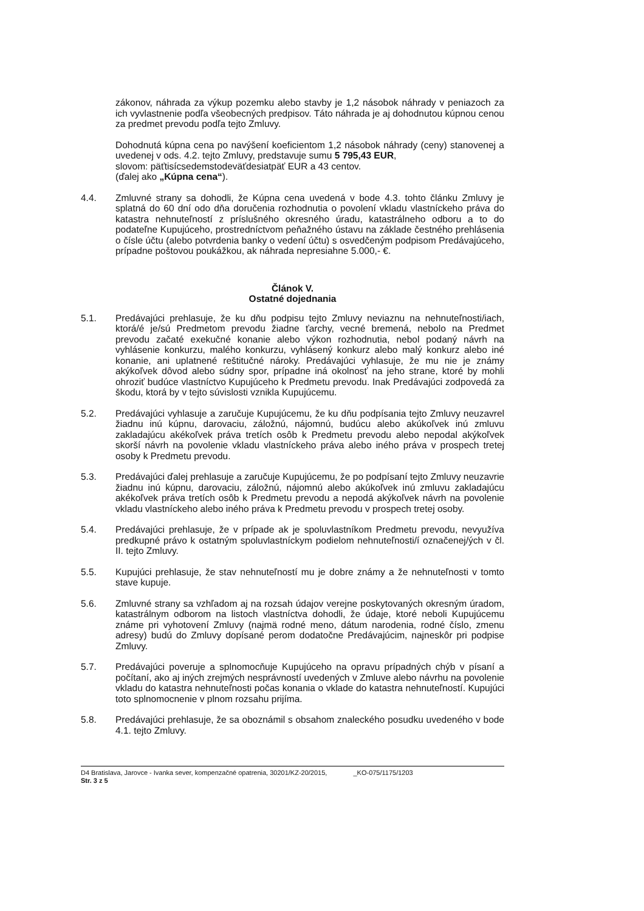zákonov, náhrada za výkup pozemku alebo stavby je 1,2 násobok náhrady v peniazoch za ich vyvlastnenie podľa všeobecných predpisov. Táto náhrada je aj dohodnutou kúpnou cenou za predmet prevodu podľa tejto Zmluvy.
Dohodnutá kúpna cena po navýšení koeficientom 1,2 násobok náhrady (ceny) stanovenej a uvedenej v ods. 4.2. tejto Zmluvy, predstavuje sumu 5 795,43 EUR,
slovom: päťtisícsedemstodeväťdesiatpäť EUR a 43 centov.
(ďalej ako „Kúpna cena“).
4.4. Zmluvné strany sa dohodli, že Kúpna cena uvedená v bode 4.3. tohto článku Zmluvy je splatná do 60 dní odo dňa doručenia rozhodnutia o povolení vkladu vlastníckeho práva do katastra nehnuteľností z príslušného okresného úradu, katastrálneho odboru a to do podateľne Kupujúceho, prostredníctvom peňažného ústavu na základe čestného prehlásenia o čísle účtu (alebo potvrdenia banky o vedení účtu) s osvedčeným podpisom Predávajúceho, prípadne poštovou poukážkou, ak náhrada nepresiahne 5.000,- €.
Článok V.
Ostatné dojednania
5.1. Predávajúci prehlasuje, že ku dňu podpisu tejto Zmluvy neviaznu na nehnuteľnosti/iach, ktorá/é je/sú Predmetom prevodu žiadne ťarchy, vecné bremená, nebolo na Predmet prevodu začaté exekučné konanie alebo výkon rozhodnutia, nebol podaný návrh na vyhlásenie konkurzu, malého konkurzu, vyhlásený konkurz alebo malý konkurz alebo iné konanie, ani uplatnené reštitučné nároky. Predávajúci vyhlasuje, že mu nie je známy akýkoľvek dôvod alebo súdny spor, prípadne iná okolnosť na jeho strane, ktoré by mohli ohroziť budúce vlastníctvo Kupujúceho k Predmetu prevodu. Inak Predávajúci zodpovedá za škodu, ktorá by v tejto súvislosti vznikla Kupujúcemu.
5.2. Predávajúci vyhlasuje a zaručuje Kupujúcemu, že ku dňu podpísania tejto Zmluvy neuzavrel žiadnu inú kúpnu, darovaciu, záložnú, nájomnú, budúcu alebo akúkoľvek inú zmluvu zakladajúcu akékoľvek práva tretích osôb k Predmetu prevodu alebo nepodal akýkoľvek skorší návrh na povolenie vkladu vlastníckeho práva alebo iného práva v prospech tretej osoby k Predmetu prevodu.
5.3. Predávajúci ďalej prehlasuje a zaručuje Kupujúcemu, že po podpísaní tejto Zmluvy neuzavrie žiadnu inú kúpnu, darovaciu, záložnú, nájomnú alebo akúkoľvek inú zmluvu zakladajúcu akékoľvek práva tretích osôb k Predmetu prevodu a nepodá akýkoľvek návrh na povolenie vkladu vlastníckeho alebo iného práva k Predmetu prevodu v prospech tretej osoby.
5.4. Predávajúci prehlasuje, že v prípade ak je spoluvlastníkom Predmetu prevodu, nevyužíva predkupné právo k ostatným spoluvlastníckym podielom nehnuteľnosti/í označenej/ých v čl. II. tejto Zmluvy.
5.5. Kupujúci prehlasuje, že stav nehnuteľností mu je dobre známy a že nehnuteľnosti v tomto stave kupuje.
5.6. Zmluvné strany sa vzhľadom aj na rozsah údajov verejne poskytovaných okresným úradom, katastrálnym odborom na listoch vlastníctva dohodli, že údaje, ktoré neboli Kupujúcemu známe pri vyhotovení Zmluvy (najmä rodné meno, dátum narodenia, rodné číslo, zmenu adresy) budú do Zmluvy dopísané perom dodatočne Predávajúcim, najneskôr pri podpise Zmluvy.
5.7. Predávajúci poveruje a splnomocňuje Kupujúceho na opravu prípadných chýb v písaní a počítaní, ako aj iných zrejmých nesprávností uvedených v Zmluve alebo návrhu na povolenie vkladu do katastra nehnuteľnosti počas konania o vklade do katastra nehnuteľností. Kupujúci toto splnomocnenie v plnom rozsahu prijíma.
5.8. Predávajúci prehlasuje, že sa oboznámil s obsahom znaleckého posudku uvedeného v bode 4.1. tejto Zmluvy.
D4 Bratislava, Jarovce - Ivanka sever, kompenzačné opatrenia, 30201/KZ-20/2015, _KO-075/1175/1203
Str. 3 z 5